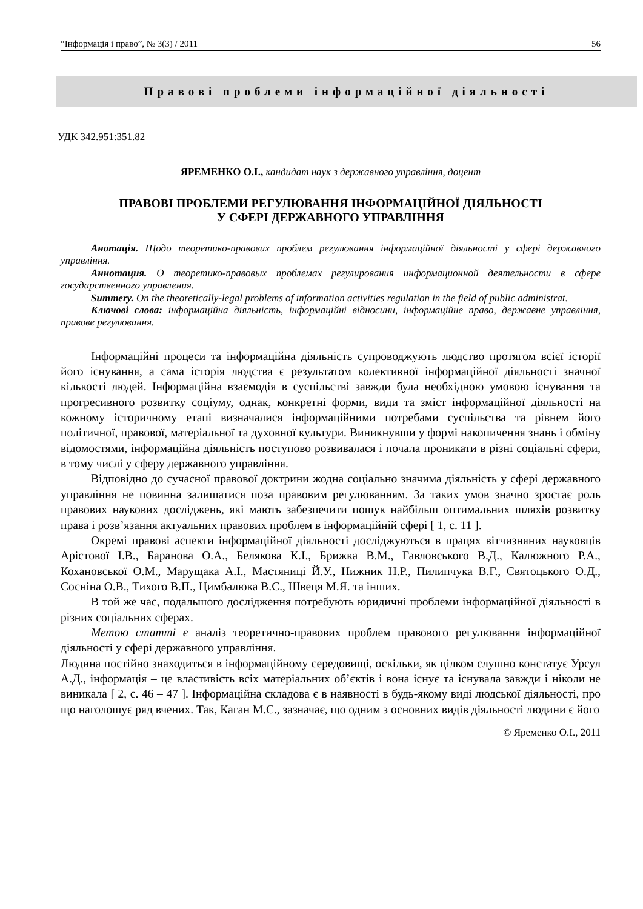“Інформація і право”, № 3(3) / 2011 56
Правові проблеми інформаційної діяльності
УДК 342.951:351.82
ЯРЕМЕНКО О.І., кандидат наук з державного управління, доцент
ПРАВОВІ ПРОБЛЕМИ РЕГУЛЮВАННЯ ІНФОРМАЦІЙНОЇ ДІЯЛЬНОСТІ
У СФЕРІ ДЕРЖАВНОГО УПРАВЛІННЯ
Анотація. Щодо теоретико-правових проблем регулювання інформаційної діяльності у сфері державного управління.
Аннотация. О теоретико-правовых проблемах регулирования информационной деятельности в сфере государственного управления.
Summery. On the theoretically-legal problems of information activities regulation in the field of public administrat.
Ключові слова: інформаційна діяльність, інформаційні відносини, інформаційне право, державне управління, правове регулювання.
Інформаційні процеси та інформаційна діяльність супроводжують людство протягом всієї історії його існування, а сама історія людства є результатом колективної інформаційної діяльності значної кількості людей. Інформаційна взаємодія в суспільстві завжди була необхідною умовою існування та прогресивного розвитку соціуму, однак, конкретні форми, види та зміст інформаційної діяльності на кожному історичному етапі визначалися інформаційними потребами суспільства та рівнем його політичної, правової, матеріальної та духовної культури. Виникнувши у формі накопичення знань і обміну відомостями, інформаційна діяльність поступово розвивалася і почала проникати в різні соціальні сфери, в тому числі у сферу державного управління.
Відповідно до сучасної правової доктрини жодна соціально значима діяльність у сфері державного управління не повинна залишатися поза правовим регулюванням. За таких умов значно зростає роль правових наукових досліджень, які мають забезпечити пошук найбільш оптимальних шляхів розвитку права і розв’язання актуальних правових проблем в інформаційній сфері [ 1, с. 11 ].
Окремі правові аспекти інформаційної діяльності досліджуються в працях вітчизняних науковців Арістової І.В., Баранова О.А., Белякова К.І., Брижка В.М., Гавловського В.Д., Калюжного Р.А., Кохановської О.М., Марущака А.І., Мастяниці Й.У., Нижник Н.Р., Пилипчука В.Г., Святоцького О.Д., Сосніна О.В., Тихого В.П., Цимбалюка В.С., Швеця М.Я. та інших.
В той же час, подальшого дослідження потребують юридичні проблеми інформаційної діяльності в різних соціальних сферах.
Метою статті є аналіз теоретично-правових проблем правового регулювання інформаційної діяльності у сфері державного управління.
Людина постійно знаходиться в інформаційному середовищі, оскільки, як цілком слушно констатує Урсул А.Д., інформація – це властивість всіх матеріальних об’єктів і вона існує та існувала завжди і ніколи не виникала [ 2, с. 46 – 47 ]. Інформаційна складова є в наявності в будь-якому виді людської діяльності, про що наголошує ряд вчених. Так, Каган М.С., зазначає, що одним з основних видів діяльності людини є його
© Яременко О.І., 2011